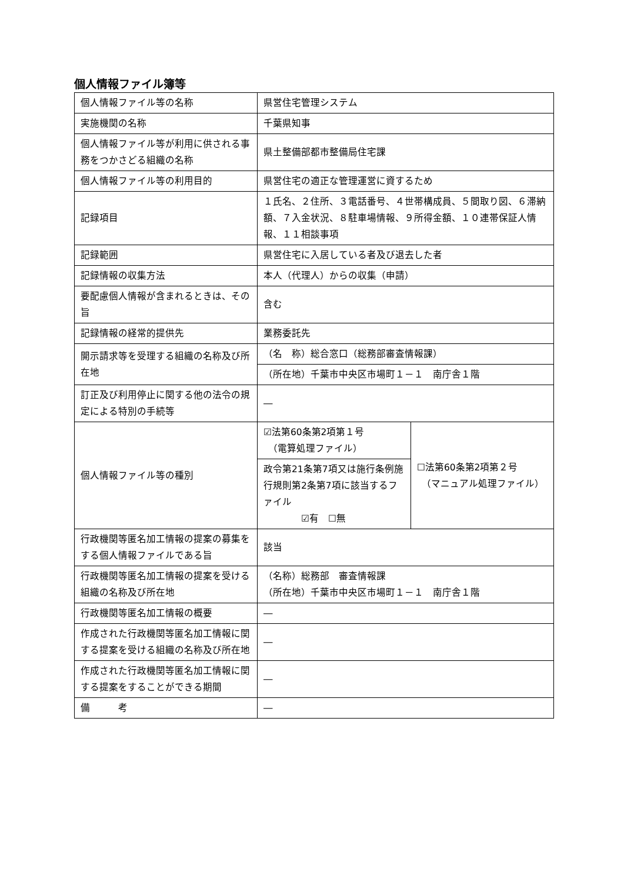個人情報ファイル簿等
| 個人情報ファイル等の名称 | 県営住宅管理システム | |
| 実施機関の名称 | 千葉県知事 | |
| 個人情報ファイル等が利用に供される事務をつかさどる組織の名称 | 県土整備部都市整備局住宅課 | |
| 個人情報ファイル等の利用目的 | 県営住宅の適正な管理運営に資するため | |
| 記録項目 | １氏名、２住所、３電話番号、４世帯構成員、５間取り図、６滞納額、７入金状況、８駐車場情報、９所得金額、１０連帯保証人情報、１１相談事項 | |
| 記録範囲 | 県営住宅に入居している者及び退去した者 | |
| 記録情報の収集方法 | 本人（代理人）からの収集（申請） | |
| 要配慮個人情報が含まれるときは、その旨 | 含む | |
| 記録情報の経常的提供先 | 業務委託先 | |
| 開示請求等を受理する組織の名称及び所在地 | （名 称）総合窓口（総務部審査情報課） | |
| | （所在地）千葉市中央区市場町１－１ 南庁舎１階 | |
| 訂正及び利用停止に関する他の法令の規定による特別の手続等 | ― | |
| 個人情報ファイル等の種別 | ☑法第60条第2項第１号 （電算処理ファイル） | ☐法第60条第2項第２号 （マニュアル処理ファイル） |
| | 政令第21条第7項又は施行条例施行規則第2条第7項に該当するファイル ☑有 ☐無 | |
| 行政機関等匿名加工情報の提案の募集をする個人情報ファイルである旨 | 該当 | |
| 行政機関等匿名加工情報の提案を受ける組織の名称及び所在地 | （名称）総務部 審査情報課 （所在地）千葉市中央区市場町１－１ 南庁舎１階 | |
| 行政機関等匿名加工情報の概要 | ― | |
| 作成された行政機関等匿名加工情報に関する提案を受ける組織の名称及び所在地 | ― | |
| 作成された行政機関等匿名加工情報に関する提案をすることができる期間 | ― | |
| 備 考 | ― | |